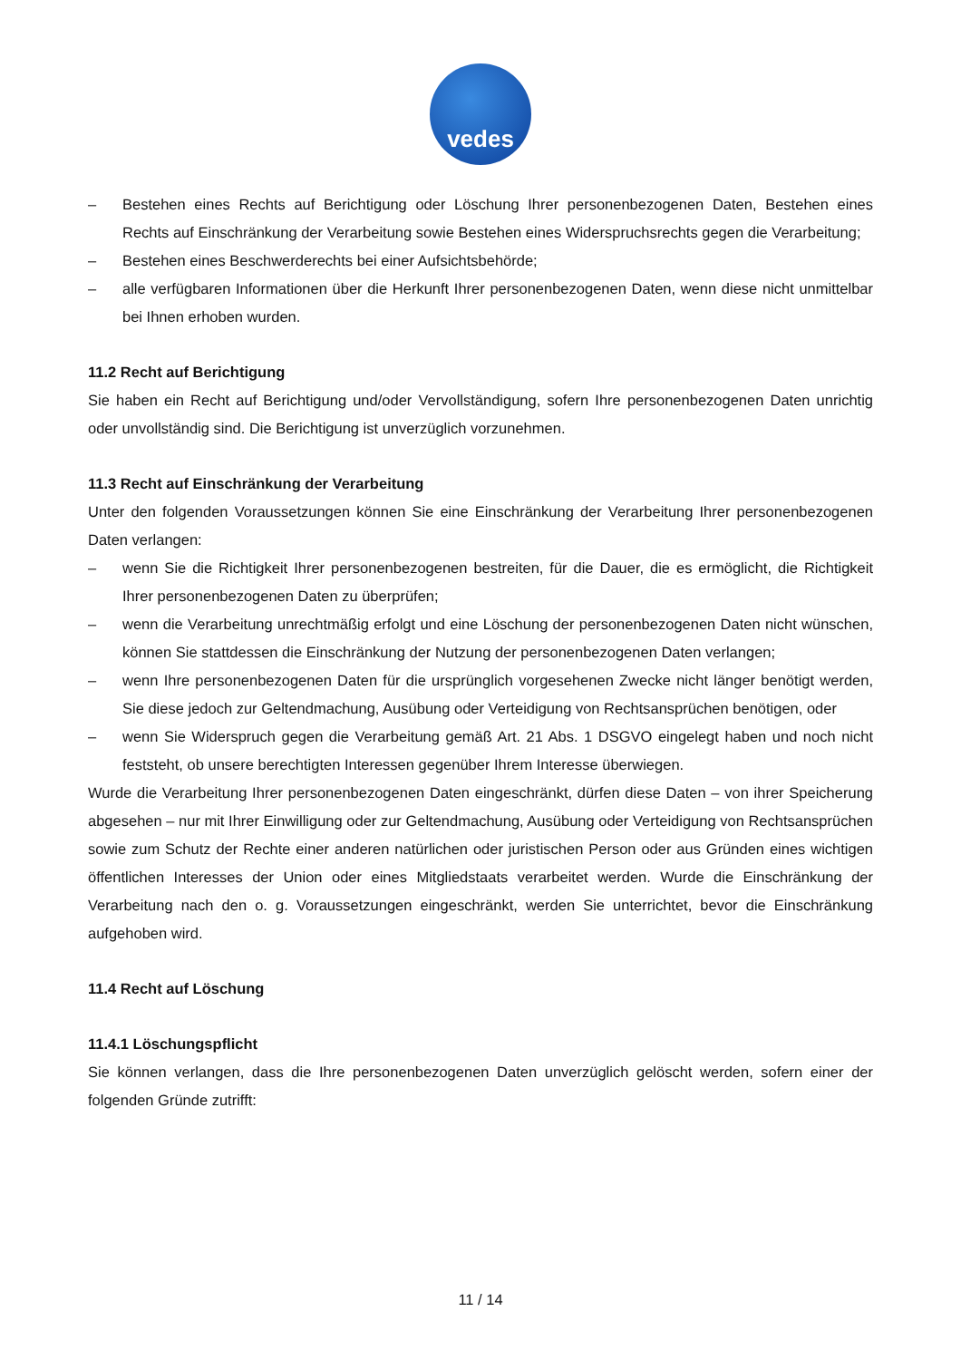vedes
– Bestehen eines Rechts auf Berichtigung oder Löschung Ihrer personenbezogenen Daten, Bestehen eines Rechts auf Einschränkung der Verarbeitung sowie Bestehen eines Widerspruchsrechts gegen die Verarbeitung;
– Bestehen eines Beschwerderechts bei einer Aufsichtsbehörde;
– alle verfügbaren Informationen über die Herkunft Ihrer personenbezogenen Daten, wenn diese nicht unmittelbar bei Ihnen erhoben wurden.
11.2 Recht auf Berichtigung
Sie haben ein Recht auf Berichtigung und/oder Vervollständigung, sofern Ihre personenbezogenen Daten unrichtig oder unvollständig sind. Die Berichtigung ist unverzüglich vorzunehmen.
11.3 Recht auf Einschränkung der Verarbeitung
Unter den folgenden Voraussetzungen können Sie eine Einschränkung der Verarbeitung Ihrer personenbezogenen Daten verlangen:
– wenn Sie die Richtigkeit Ihrer personenbezogenen bestreiten, für die Dauer, die es ermöglicht, die Richtigkeit Ihrer personenbezogenen Daten zu überprüfen;
– wenn die Verarbeitung unrechtmäßig erfolgt und eine Löschung der personenbezogenen Daten nicht wünschen, können Sie stattdessen die Einschränkung der Nutzung der personenbezogenen Daten verlangen;
– wenn Ihre personenbezogenen Daten für die ursprünglich vorgesehenen Zwecke nicht länger benötigt werden, Sie diese jedoch zur Geltendmachung, Ausübung oder Verteidigung von Rechtsansprüchen benötigen, oder
– wenn Sie Widerspruch gegen die Verarbeitung gemäß Art. 21 Abs. 1 DSGVO eingelegt haben und noch nicht feststeht, ob unsere berechtigten Interessen gegenüber Ihrem Interesse überwiegen.
Wurde die Verarbeitung Ihrer personenbezogenen Daten eingeschränkt, dürfen diese Daten – von ihrer Speicherung abgesehen – nur mit Ihrer Einwilligung oder zur Geltendmachung, Ausübung oder Verteidigung von Rechtsansprüchen sowie zum Schutz der Rechte einer anderen natürlichen oder juristischen Person oder aus Gründen eines wichtigen öffentlichen Interesses der Union oder eines Mitgliedstaats verarbeitet werden. Wurde die Einschränkung der Verarbeitung nach den o. g. Voraussetzungen eingeschränkt, werden Sie unterrichtet, bevor die Einschränkung aufgehoben wird.
11.4 Recht auf Löschung
11.4.1 Löschungspflicht
Sie können verlangen, dass die Ihre personenbezogenen Daten unverzüglich gelöscht werden, sofern einer der folgenden Gründe zutrifft:
11 / 14